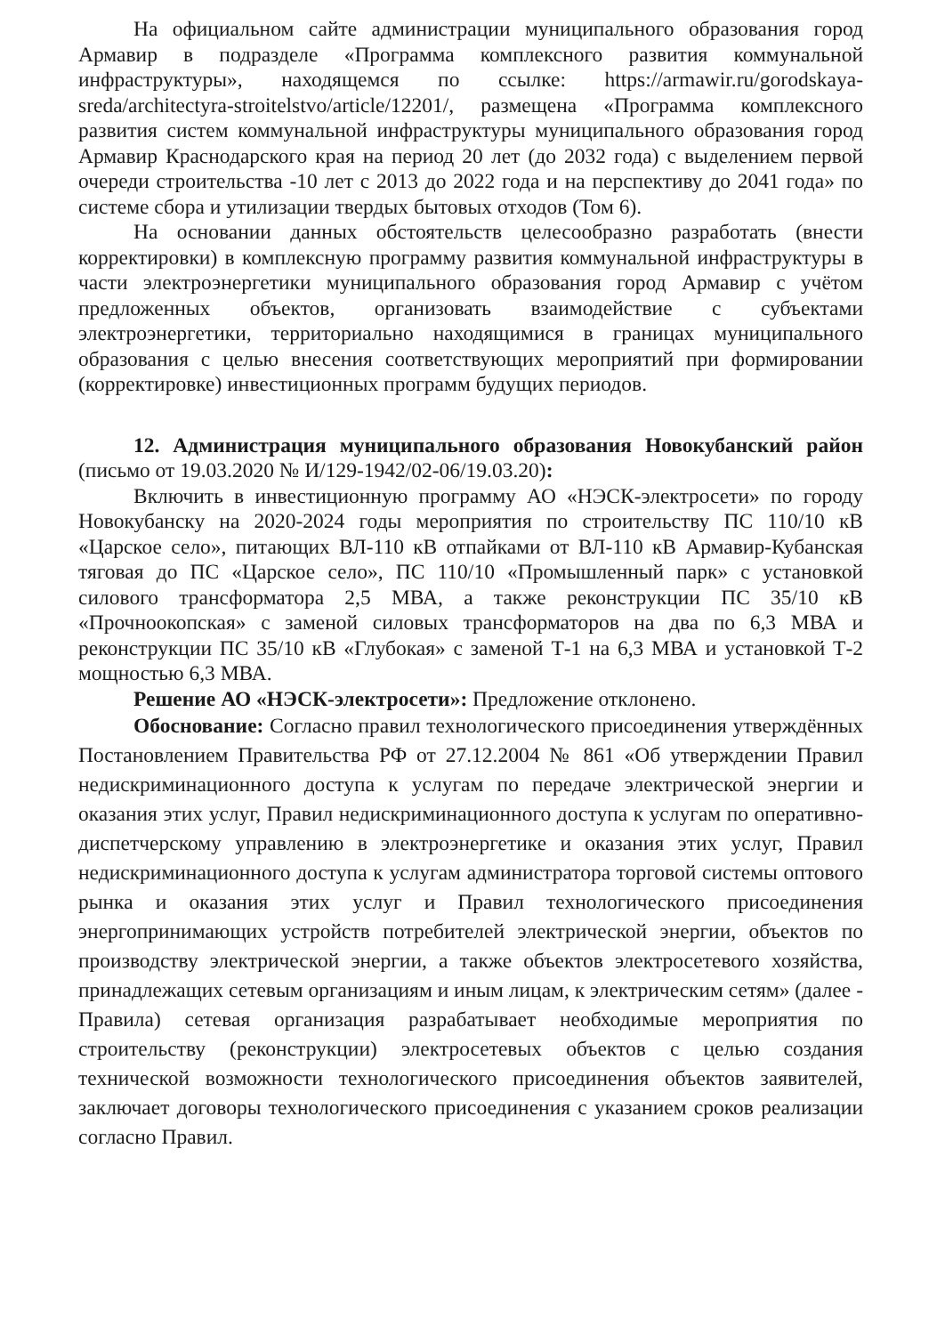На официальном сайте администрации муниципального образования город Армавир в подразделе «Программа комплексного развития коммунальной инфраструктуры», находящемся по ссылке: https://armawir.ru/gorodskaya-sreda/architectyra-stroitelstvo/article/12201/, размещена «Программа комплексного развития систем коммунальной инфраструктуры муниципального образования город Армавир Краснодарского края на период 20 лет (до 2032 года) с выделением первой очереди строительства -10 лет с 2013 до 2022 года и на перспективу до 2041 года» по системе сбора и утилизации твердых бытовых отходов (Том 6).
На основании данных обстоятельств целесообразно разработать (внести корректировки) в комплексную программу развития коммунальной инфраструктуры в части электроэнергетики муниципального образования город Армавир с учётом предложенных объектов, организовать взаимодействие с субъектами электроэнергетики, территориально находящимися в границах муниципального образования с целью внесения соответствующих мероприятий при формировании (корректировке) инвестиционных программ будущих периодов.
12. Администрация муниципального образования Новокубанский район (письмо от 19.03.2020 № И/129-1942/02-06/19.03.20):
Включить в инвестиционную программу АО «НЭСК-электросети» по городу Новокубанску на 2020-2024 годы мероприятия по строительству ПС 110/10 кВ «Царское село», питающих ВЛ-110 кВ отпайками от ВЛ-110 кВ Армавир-Кубанская тяговая до ПС «Царское село», ПС 110/10 «Промышленный парк» с установкой силового трансформатора 2,5 МВА, а также реконструкции ПС 35/10 кВ «Прочноокопская» с заменой силовых трансформаторов на два по 6,3 МВА и реконструкции ПС 35/10 кВ «Глубокая» с заменой Т-1 на 6,3 МВА и установкой Т-2 мощностью 6,3 МВА.
Решение АО «НЭСК-электросети»: Предложение отклонено.
Обоснование: Согласно правил технологического присоединения утверждённых Постановлением Правительства РФ от 27.12.2004 № 861 «Об утверждении Правил недискриминационного доступа к услугам по передаче электрической энергии и оказания этих услуг, Правил недискриминационного доступа к услугам по оперативно-диспетчерскому управлению в электроэнергетике и оказания этих услуг, Правил недискриминационного доступа к услугам администратора торговой системы оптового рынка и оказания этих услуг и Правил технологического присоединения энергопринимающих устройств потребителей электрической энергии, объектов по производству электрической энергии, а также объектов электросетевого хозяйства, принадлежащих сетевым организациям и иным лицам, к электрическим сетям» (далее - Правила) сетевая организация разрабатывает необходимые мероприятия по строительству (реконструкции) электросетевых объектов с целью создания технической возможности технологического присоединения объектов заявителей, заключает договоры технологического присоединения с указанием сроков реализации согласно Правил.